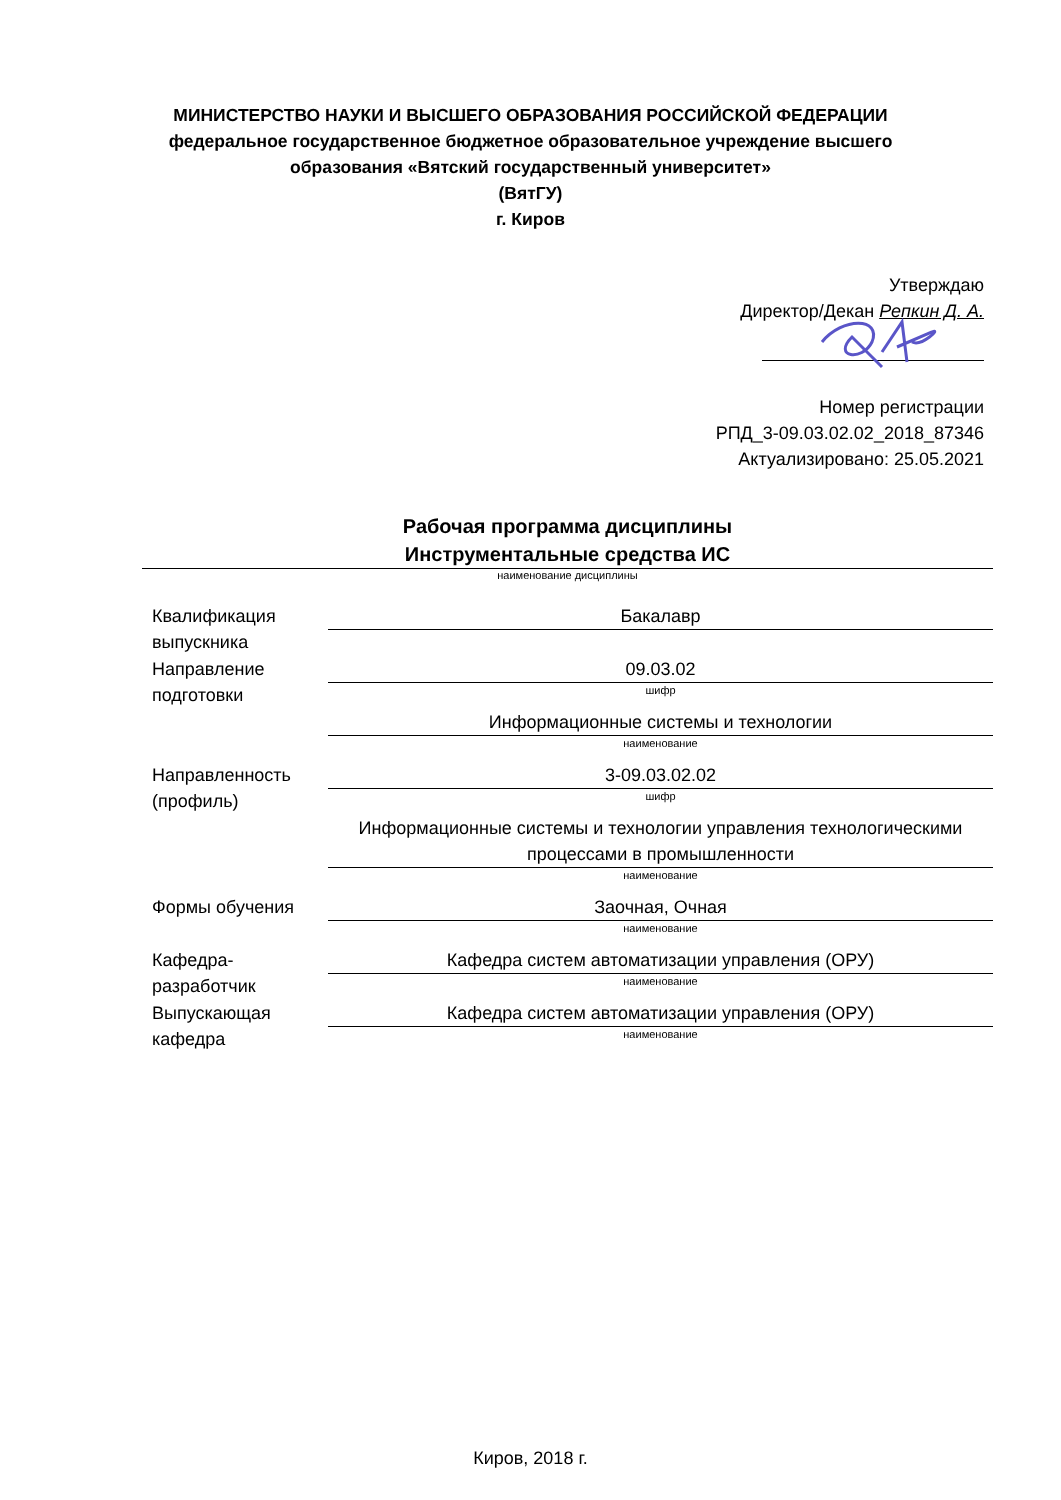МИНИСТЕРСТВО НАУКИ И ВЫСШЕГО ОБРАЗОВАНИЯ РОССИЙСКОЙ ФЕДЕРАЦИИ
федеральное государственное бюджетное образовательное учреждение высшего
образования «Вятский государственный университет»
(ВятГУ)
г. Киров
Утверждаю
Директор/Декан Репкин Д. А.
Номер регистрации
РПД_3-09.03.02.02_2018_87346
Актуализировано: 25.05.2021
Рабочая программа дисциплины
Инструментальные средства ИС
наименование дисциплины
Квалификация выпускника
Бакалавр
Направление подготовки
09.03.02
шифр
Информационные системы и технологии
наименование
Направленность (профиль)
3-09.03.02.02
шифр
Информационные системы и технологии управления технологическими процессами в промышленности
наименование
Формы обучения Заочная, Очная
наименование
Кафедра-разработчик
Кафедра систем автоматизации управления (ОРУ)
наименование
Выпускающая кафедра
Кафедра систем автоматизации управления (ОРУ)
наименование
Киров, 2018 г.